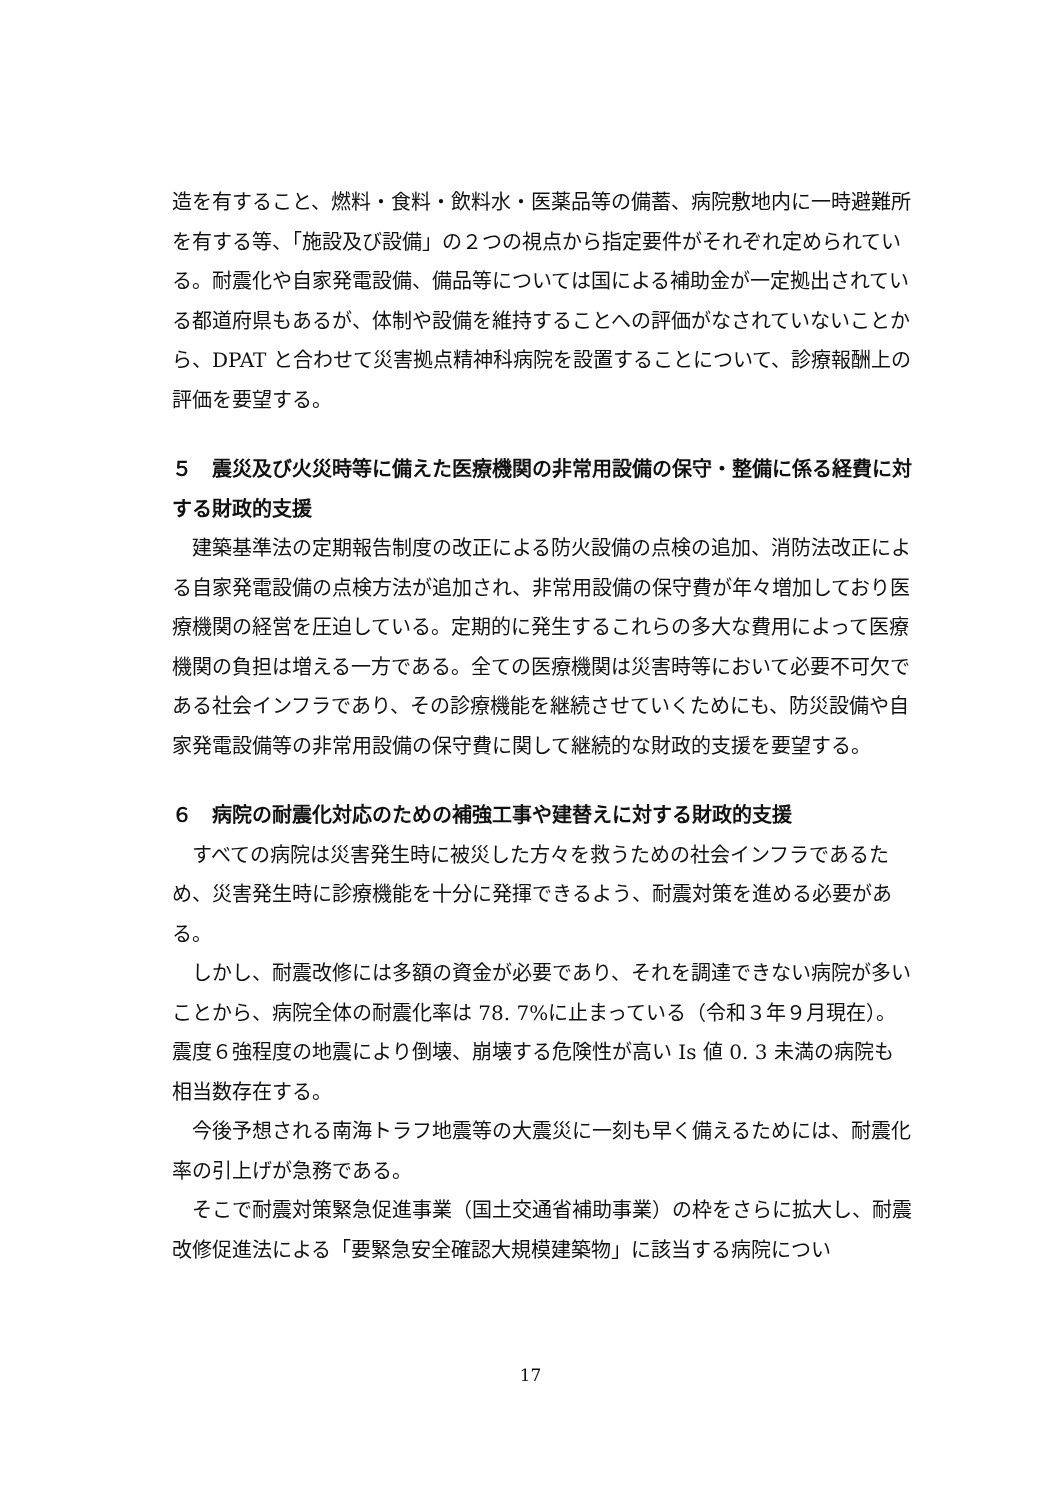造を有すること、燃料・食料・飲料水・医薬品等の備蓄、病院敷地内に一時避難所を有する等、「施設及び設備」の２つの視点から指定要件がそれぞれ定められている。耐震化や自家発電設備、備品等については国による補助金が一定拠出されている都道府県もあるが、体制や設備を維持することへの評価がなされていないことから、DPAT と合わせて災害拠点精神科病院を設置することについて、診療報酬上の評価を要望する。
５　震災及び火災時等に備えた医療機関の非常用設備の保守・整備に係る経費に対する財政的支援
　建築基準法の定期報告制度の改正による防火設備の点検の追加、消防法改正による自家発電設備の点検方法が追加され、非常用設備の保守費が年々増加しており医療機関の経営を圧迫している。定期的に発生するこれらの多大な費用によって医療機関の負担は増える一方である。全ての医療機関は災害時等において必要不可欠である社会インフラであり、その診療機能を継続させていくためにも、防災設備や自家発電設備等の非常用設備の保守費に関して継続的な財政的支援を要望する。
６　病院の耐震化対応のための補強工事や建替えに対する財政的支援
　すべての病院は災害発生時に被災した方々を救うための社会インフラであるため、災害発生時に診療機能を十分に発揮できるよう、耐震対策を進める必要がある。
　しかし、耐震改修には多額の資金が必要であり、それを調達できない病院が多いことから、病院全体の耐震化率は 78. 7%に止まっている（令和３年９月現在）。震度６強程度の地震により倒壊、崩壊する危険性が高い Is 値 0. 3 未満の病院も相当数存在する。
　今後予想される南海トラフ地震等の大震災に一刻も早く備えるためには、耐震化率の引上げが急務である。
　そこで耐震対策緊急促進事業（国土交通省補助事業）の枠をさらに拡大し、耐震改修促進法による「要緊急安全確認大規模建築物」に該当する病院につい
17